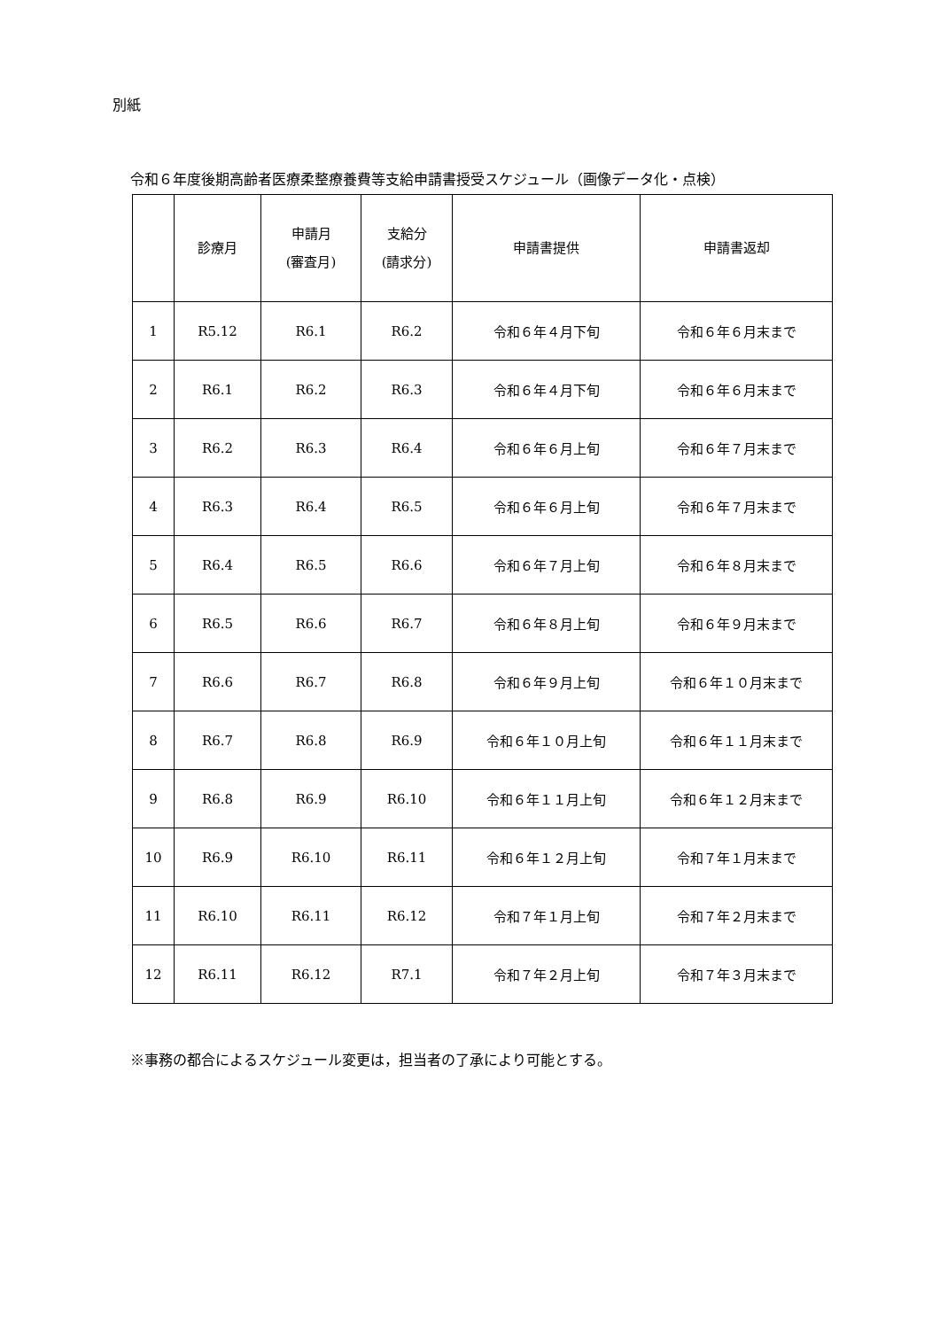別紙
令和６年度後期高齢者医療柔整療養費等支給申請書授受スケジュール（画像データ化・点検）
| | 診療月 | 申請月 (審査月) | 支給分 (請求分) | 申請書提供 | 申請書返却 |
| --- | --- | --- | --- | --- | --- |
| 1 | R5.12 | R6.1 | R6.2 | 令和６年４月下旬 | 令和６年６月末まで |
| 2 | R6.1 | R6.2 | R6.3 | 令和６年４月下旬 | 令和６年６月末まで |
| 3 | R6.2 | R6.3 | R6.4 | 令和６年６月上旬 | 令和６年７月末まで |
| 4 | R6.3 | R6.4 | R6.5 | 令和６年６月上旬 | 令和６年７月末まで |
| 5 | R6.4 | R6.5 | R6.6 | 令和６年７月上旬 | 令和６年８月末まで |
| 6 | R6.5 | R6.6 | R6.7 | 令和６年８月上旬 | 令和６年９月末まで |
| 7 | R6.6 | R6.7 | R6.8 | 令和６年９月上旬 | 令和６年１０月末まで |
| 8 | R6.7 | R6.8 | R6.9 | 令和６年１０月上旬 | 令和６年１１月末まで |
| 9 | R6.8 | R6.9 | R6.10 | 令和６年１１月上旬 | 令和６年１２月末まで |
| 10 | R6.9 | R6.10 | R6.11 | 令和６年１２月上旬 | 令和７年１月末まで |
| 11 | R6.10 | R6.11 | R6.12 | 令和７年１月上旬 | 令和７年２月末まで |
| 12 | R6.11 | R6.12 | R7.1 | 令和７年２月上旬 | 令和７年３月末まで |
※事務の都合によるスケジュール変更は，担当者の了承により可能とする。